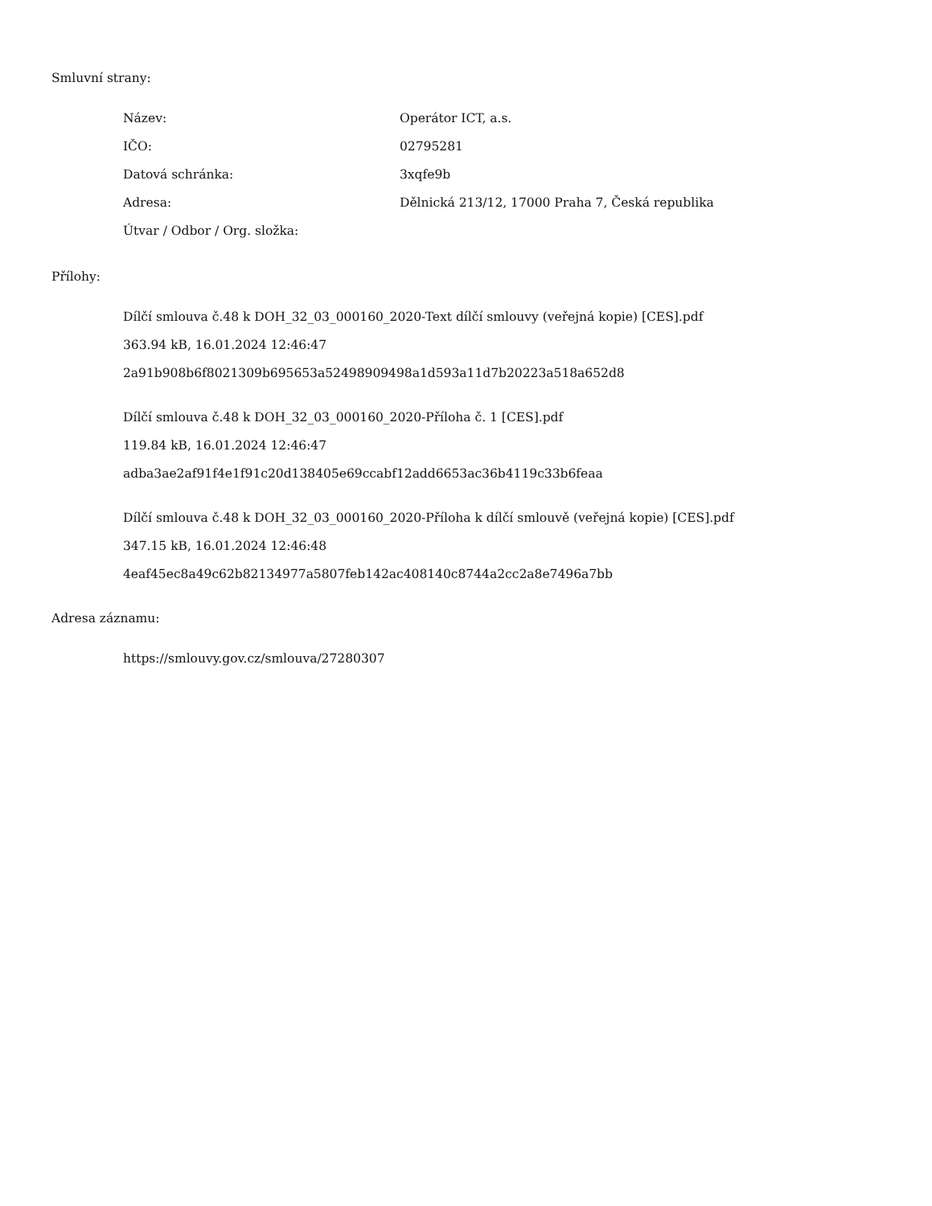Smluvní strany:
| Název: | Operátor ICT, a.s. |
| IČO: | 02795281 |
| Datová schránka: | 3xqfe9b |
| Adresa: | Dělnická 213/12, 17000 Praha 7, Česká republika |
| Útvar / Odbor / Org. složka: | |
Přílohy:
Dílčí smlouva č.48 k DOH_32_03_000160_2020-Text dílčí smlouvy (veřejná kopie) [CES].pdf
363.94 kB, 16.01.2024 12:46:47
2a91b908b6f8021309b695653a52498909498a1d593a11d7b20223a518a652d8
Dílčí smlouva č.48 k DOH_32_03_000160_2020-Příloha č. 1 [CES].pdf
119.84 kB, 16.01.2024 12:46:47
adba3ae2af91f4e1f91c20d138405e69ccabf12add6653ac36b4119c33b6feaa
Dílčí smlouva č.48 k DOH_32_03_000160_2020-Příloha k dílčí smlouvě (veřejná kopie) [CES].pdf
347.15 kB, 16.01.2024 12:46:48
4eaf45ec8a49c62b82134977a5807feb142ac408140c8744a2cc2a8e7496a7bb
Adresa záznamu:
https://smlouvy.gov.cz/smlouva/27280307